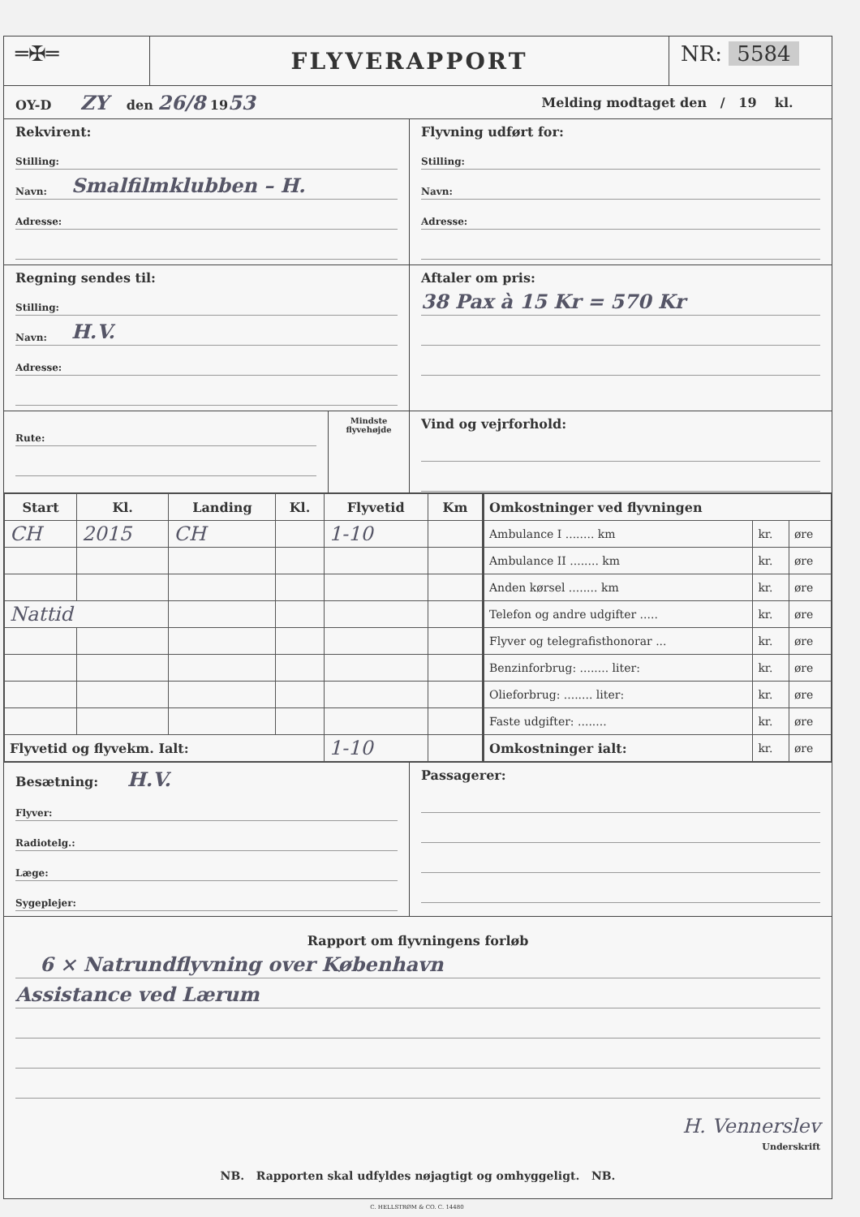═✠═
FLYVERAPPORT
NR: 5584
OY-D ZY den 26/8 19 53
Melding modtaget den / 19 kl.
Rekvirent:
Stilling:
Navn: Smalfilmklubben – H.
Adresse:
Flyvning udført for:
Stilling:
Navn:
Adresse:
Regning sendes til:
Stilling:
Navn: H.V.
Adresse:
Aftaler om pris:
38 Pax à 15 Kr = 570 Kr
Rute:
Mindste flyvehøjde
Vind og vejrforhold:
| Start | Kl. | Landing | Kl. | Flyvetid | Km |
| --- | --- | --- | --- | --- | --- |
| CH | 2015 | CH | | 1-10 | |
| Nattid | | | | | |
| Flyvetid og flyvekm. Ialt: | | | | 1-10 | |
| Omkostninger ved flyvningen | | |
| --- | --- | --- |
| Ambulance I ........ km | kr. | øre |
| Ambulance II ........ km | kr. | øre |
| Anden kørsel ........ km | kr. | øre |
| Telefon og andre udgifter ..... | kr. | øre |
| Flyver og telegrafisthonorar ... | kr. | øre |
| Benzinforbrug: ........ liter: | kr. | øre |
| Olieforbrug: ........ liter: | kr. | øre |
| Faste udgifter: ........ | kr. | øre |
| Omkostninger ialt: | kr. | øre |
Besætning: H.V.
Flyver:
Radiotelg.:
Læge:
Sygeplejer:
Passagerer:
Rapport om flyvningens forløb
6 × Natrundflyvning over København
Assistance ved Lærum
H. Vennerslev
Underskrift
NB. Rapporten skal udfyldes nøjagtigt og omhyggeligt. NB.
C. HELLSTRØM & CO. C. 14480